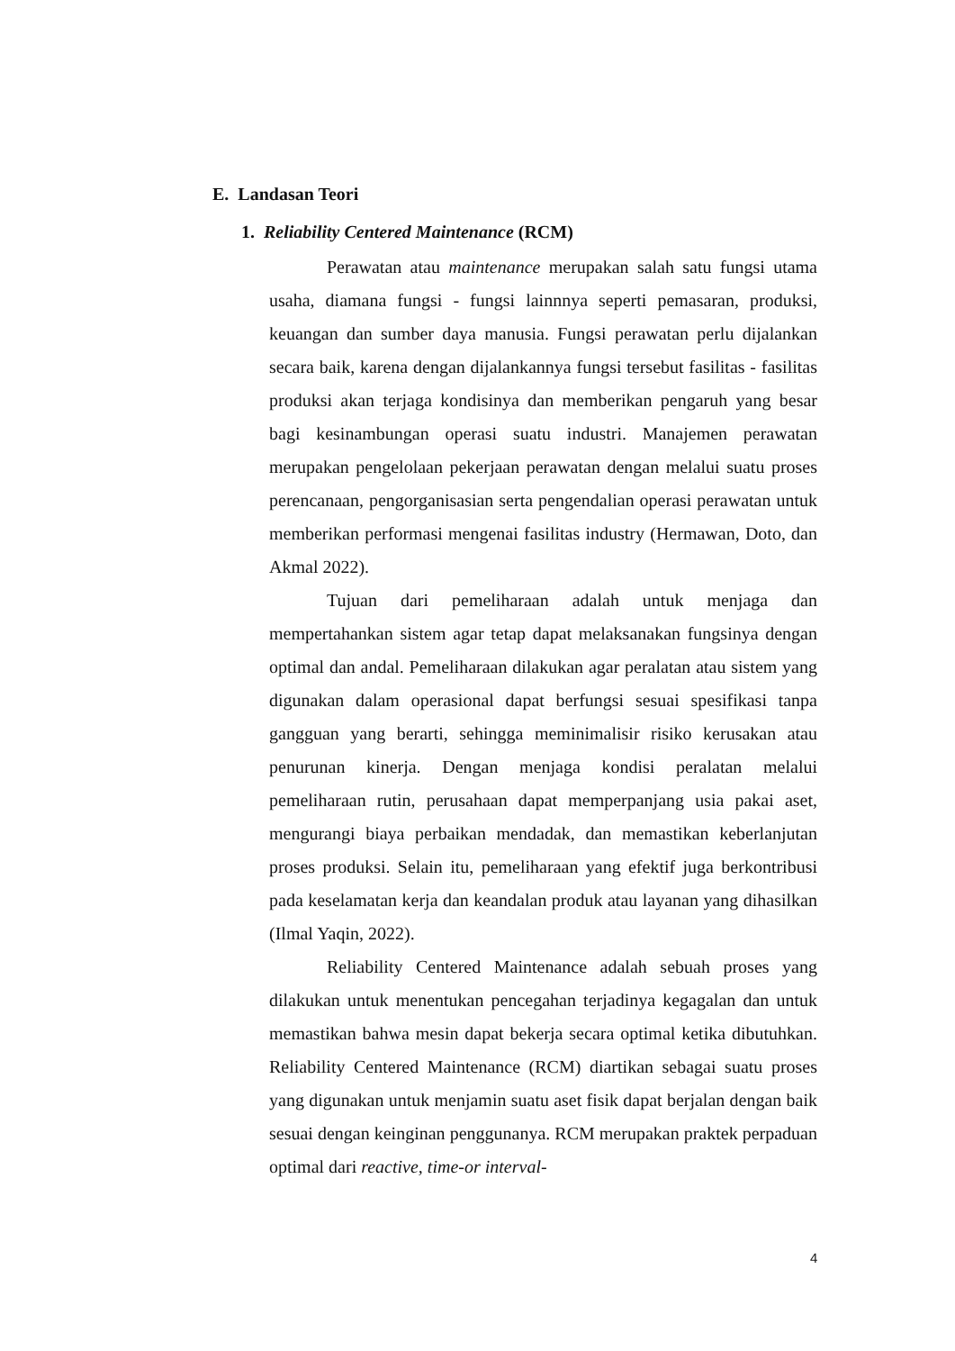E. Landasan Teori
1. Reliability Centered Maintenance (RCM)
Perawatan atau maintenance merupakan salah satu fungsi utama usaha, diamana fungsi - fungsi lainnnya seperti pemasaran, produksi, keuangan dan sumber daya manusia. Fungsi perawatan perlu dijalankan secara baik, karena dengan dijalankannya fungsi tersebut fasilitas - fasilitas produksi akan terjaga kondisinya dan memberikan pengaruh yang besar bagi kesinambungan operasi suatu industri. Manajemen perawatan merupakan pengelolaan pekerjaan perawatan dengan melalui suatu proses perencanaan, pengorganisasian serta pengendalian operasi perawatan untuk memberikan performasi mengenai fasilitas industry (Hermawan, Doto, dan Akmal 2022).
Tujuan dari pemeliharaan adalah untuk menjaga dan mempertahankan sistem agar tetap dapat melaksanakan fungsinya dengan optimal dan andal. Pemeliharaan dilakukan agar peralatan atau sistem yang digunakan dalam operasional dapat berfungsi sesuai spesifikasi tanpa gangguan yang berarti, sehingga meminimalisir risiko kerusakan atau penurunan kinerja. Dengan menjaga kondisi peralatan melalui pemeliharaan rutin, perusahaan dapat memperpanjang usia pakai aset, mengurangi biaya perbaikan mendadak, dan memastikan keberlanjutan proses produksi. Selain itu, pemeliharaan yang efektif juga berkontribusi pada keselamatan kerja dan keandalan produk atau layanan yang dihasilkan (Ilmal Yaqin, 2022).
Reliability Centered Maintenance adalah sebuah proses yang dilakukan untuk menentukan pencegahan terjadinya kegagalan dan untuk memastikan bahwa mesin dapat bekerja secara optimal ketika dibutuhkan. Reliability Centered Maintenance (RCM) diartikan sebagai suatu proses yang digunakan untuk menjamin suatu aset fisik dapat berjalan dengan baik sesuai dengan keinginan penggunanya. RCM merupakan praktek perpaduan optimal dari reactive, time-or interval-
4